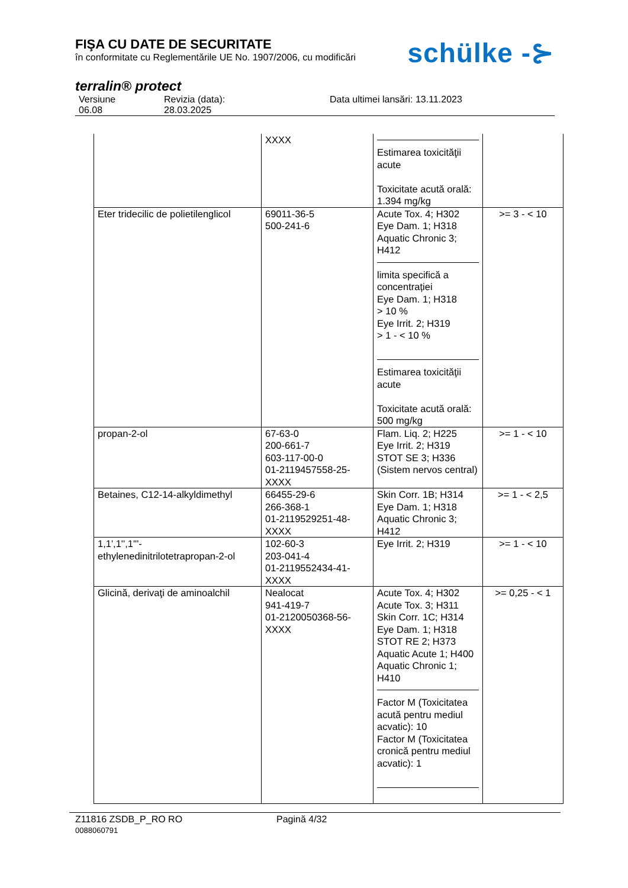FIŞA CU DATE DE SECURITATE
în conformitate cu Reglementările UE No. 1907/2006, cu modificări
schülke -⊱
terralin® protect
Versiune
06.08
Revizia (data):
28.03.2025
Data ultimei lansări: 13.11.2023
| | XXXX | Estimarea toxicităţii acute Toxicitate acută orală: 1.394 mg/kg | |
| Eter tridecilic de polietilenglicol | 69011-36-5 500-241-6 | Acute Tox. 4; H302 Eye Dam. 1; H318 Aquatic Chronic 3; H412 limita specifică a concentrației Eye Dam. 1; H318 > 10 % Eye Irrit. 2; H319 > 1 - < 10 % Estimarea toxicităţii acute Toxicitate acută orală: 500 mg/kg | >= 3 - < 10 |
| propan-2-ol | 67-63-0 200-661-7 603-117-00-0 01-2119457558-25-XXXX | Flam. Liq. 2; H225 Eye Irrit. 2; H319 STOT SE 3; H336 (Sistem nervos central) | >= 1 - < 10 |
| Betaines, C12-14-alkyldimethyl | 66455-29-6 266-368-1 01-2119529251-48-XXXX | Skin Corr. 1B; H314 Eye Dam. 1; H318 Aquatic Chronic 3; H412 | >= 1 - < 2,5 |
| 1,1',1'',1'''-ethylenedinitrilotetrapropan-2-ol | 102-60-3 203-041-4 01-2119552434-41-XXXX | Eye Irrit. 2; H319 | >= 1 - < 10 |
| Glicină, derivaţi de aminoalchil | Nealocat 941-419-7 01-2120050368-56-XXXX | Acute Tox. 4; H302 Acute Tox. 3; H311 Skin Corr. 1C; H314 Eye Dam. 1; H318 STOT RE 2; H373 Aquatic Acute 1; H400 Aquatic Chronic 1; H410 Factor M (Toxicitatea acută pentru mediul acvatic): 10 Factor M (Toxicitatea cronică pentru mediul acvatic): 1 | >= 0,25 - < 1 |
Z11816 ZSDB_P_RO RO Pagină 4/32
0088060791